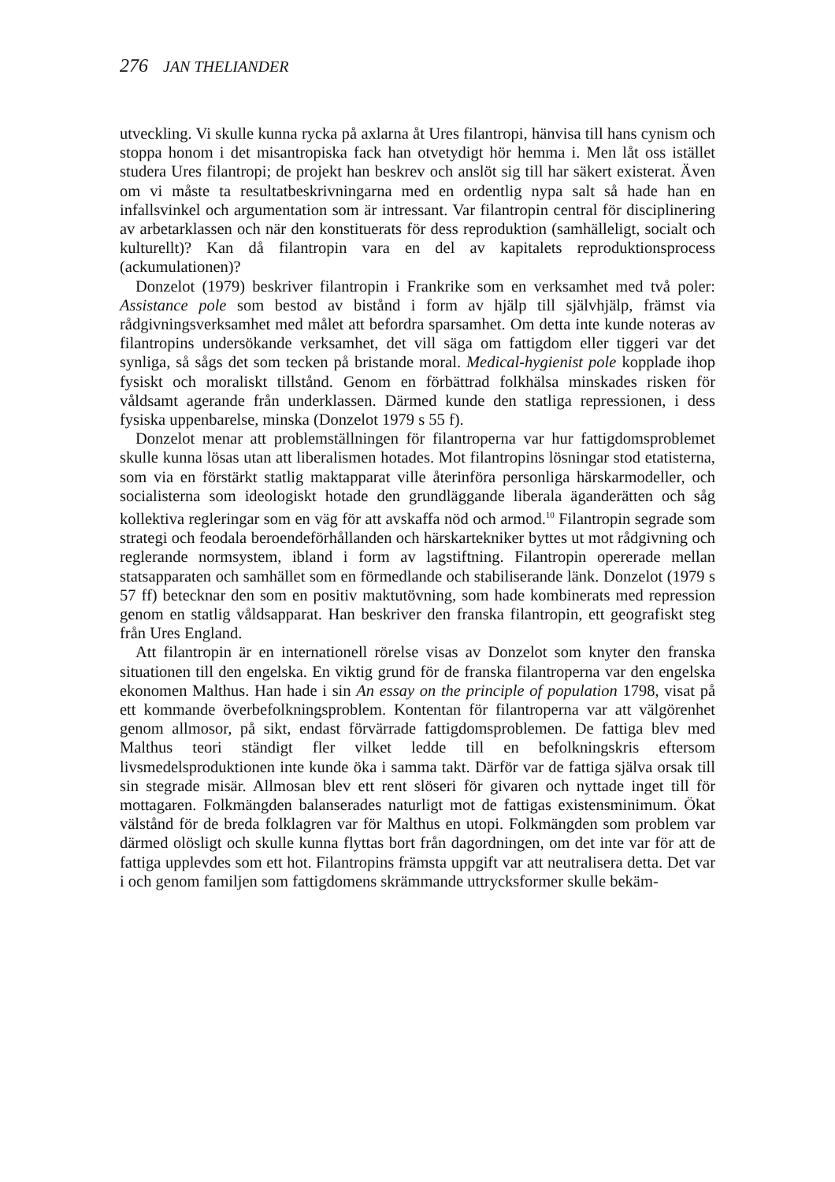276 JAN THELIANDER
utveckling. Vi skulle kunna rycka på axlarna åt Ures filantropi, hänvisa till hans cynism och stoppa honom i det misantropiska fack han otvetydigt hör hemma i. Men låt oss istället studera Ures filantropi; de projekt han beskrev och anslöt sig till har säkert existerat. Även om vi måste ta resultatbeskrivningarna med en ordentlig nypa salt så hade han en infallsvinkel och argumentation som är intressant. Var filantropin central för disciplinering av arbetarklassen och när den konstituerats för dess reproduktion (samhälleligt, socialt och kulturellt)? Kan då filantropin vara en del av kapitalets reproduktionsprocess (ackumulationen)?
Donzelot (1979) beskriver filantropin i Frankrike som en verksamhet med två poler: Assistance pole som bestod av bistånd i form av hjälp till självhjälp, främst via rådgivningsverksamhet med målet att befordra sparsamhet. Om detta inte kunde noteras av filantropins undersökande verksamhet, det vill säga om fattigdom eller tiggeri var det synliga, så sågs det som tecken på bristande moral. Medical-hygienist pole kopplade ihop fysiskt och moraliskt tillstånd. Genom en förbättrad folkhälsa minskades risken för våldsamt agerande från underklassen. Därmed kunde den statliga repressionen, i dess fysiska uppenbarelse, minska (Donzelot 1979 s 55 f).
Donzelot menar att problemställningen för filantroperna var hur fattigdomsproblemet skulle kunna lösas utan att liberalismen hotades. Mot filantropins lösningar stod etatisterna, som via en förstärkt statlig maktapparat ville återinföra personliga härskarmodeller, och socialisterna som ideologiskt hotade den grundläggande liberala äganderätten och såg kollektiva regleringar som en väg för att avskaffa nöd och armod.<sup>10</sup> Filantropin segrade som strategi och feodala beroendeförhållanden och härskartekniker byttes ut mot rådgivning och reglerande normsystem, ibland i form av lagstiftning. Filantropin opererade mellan statsapparaten och samhället som en förmedlande och stabiliserande länk. Donzelot (1979 s 57 ff) betecknar den som en positiv maktutövning, som hade kombinerats med repression genom en statlig våldsapparat. Han beskriver den franska filantropin, ett geografiskt steg från Ures England.
Att filantropin är en internationell rörelse visas av Donzelot som knyter den franska situationen till den engelska. En viktig grund för de franska filantroperna var den engelska ekonomen Malthus. Han hade i sin An essay on the principle of population 1798, visat på ett kommande överbefolkningsproblem. Kontentan för filantroperna var att välgörenhet genom allmosor, på sikt, endast förvärrade fattigdomsproblemen. De fattiga blev med Malthus teori ständigt fler vilket ledde till en befolkningskris eftersom livsmedelsproduktionen inte kunde öka i samma takt. Därför var de fattiga själva orsak till sin stegrade misär. Allmosan blev ett rent slöseri för givaren och nyttade inget till för mottagaren. Folkmängden balanserades naturligt mot de fattigas existensminimum. Ökat välstånd för de breda folklagren var för Malthus en utopi. Folkmängden som problem var därmed olösligt och skulle kunna flyttas bort från dagordningen, om det inte var för att de fattiga upplevdes som ett hot. Filantropins främsta uppgift var att neutralisera detta. Det var i och genom familjen som fattigdomens skrämmande uttrycksformer skulle bekäm-